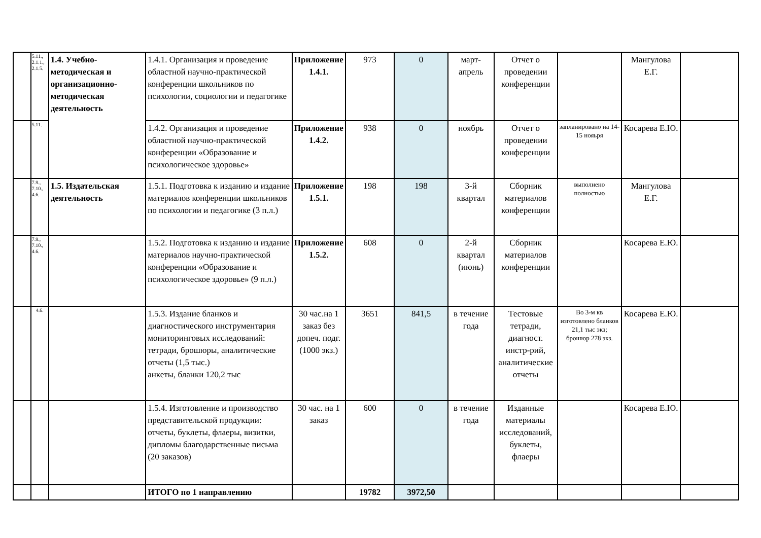| | 5.11., 2.1.1., 2.1.5. | 1.4. Учебно-методическая и организационно-методическая деятельность | 1.4.1. Организация и проведение областной научно-практической конференции школьников по психологии, социологии и педагогике | Приложение 1.4.1. | 973 | 0 | март-апрель | Отчет о проведении конференции | | Мангулова Е.Г. | |
| | 5.11. | | 1.4.2. Организация и проведение областной научно-практической конференции «Образование и психологическое здоровье» | Приложение 1.4.2. | 938 | 0 | ноябрь | Отчет о проведении конференции | запланировано на 14-15 нояьря | Косарева Е.Ю. | |
| | 7.9., 7.10., 4.6. | 1.5. Издательская деятельность | 1.5.1. Подготовка к изданию и издание материалов конференции школьников по психологии и педагогике (3 п.л.) | Приложение 1.5.1. | 198 | 198 | 3-й квартал | Сборник материалов конференции | выполнено полностью | Мангулова Е.Г. | |
| | 7.9., 7.10., 4.6. | | 1.5.2. Подготовка к изданию и издание материалов научно-практической конференции «Образование и психологическое здоровье» (9 п.л.) | Приложение 1.5.2. | 608 | 0 | 2-й квартал (июнь) | Сборник материалов конференции | | Косарева Е.Ю. | |
| | 4.6. | | 1.5.3. Издание бланков и диагностического инструментария мониторинговых исследований: тетради, брошюры, аналитические отчеты (1,5 тыс.) анкеты, бланки 120,2 тыс | 30 час.на 1 заказ без допеч. подг. (1000 экз.) | 3651 | 841,5 | в течение года | Тестовые тетради, диагност. инстр-рий, аналитические отчеты | Во 3-м кв изготовлено бланков 21,1 тыс экз; брошюр 278 экз. | Косарева Е.Ю. | |
| | | | 1.5.4. Изготовление и производство представительской продукции: отчеты, буклеты, флаеры, визитки, дипломы благодарственные письма (20 заказов) | 30 час. на 1 заказ | 600 | 0 | в течение года | Изданные материалы исследований, буклеты, флаеры | | Косарева Е.Ю. | |
| | | | ИТОГО по 1 направлению | | 19782 | 3972,50 | | | | | |